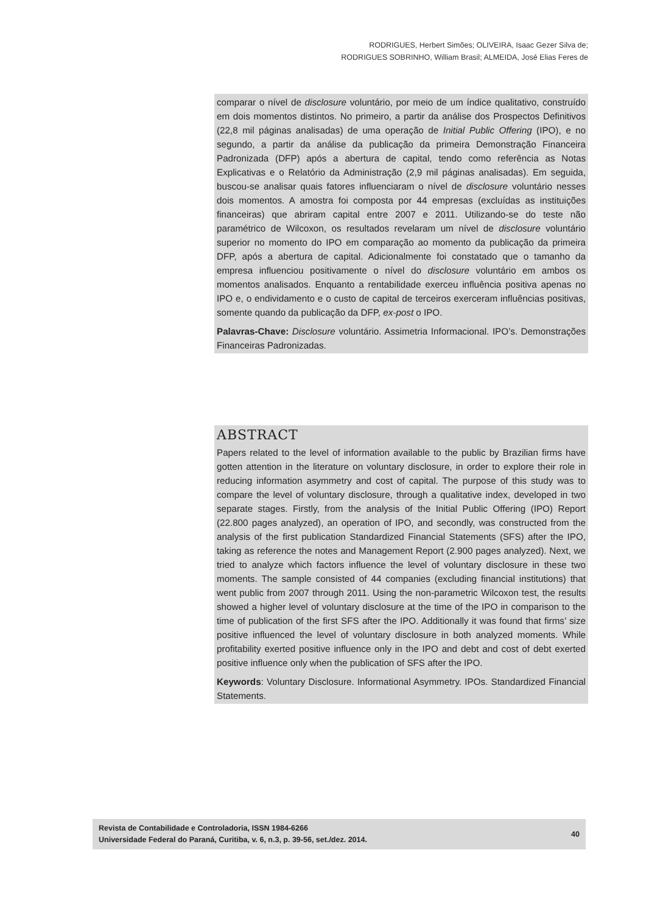RODRIGUES, Herbert Simões; OLIVEIRA, Isaac Gezer Silva de;
RODRIGUES SOBRINHO, William Brasil; ALMEIDA, José Elias Feres de
comparar o nível de disclosure voluntário, por meio de um índice qualitativo, construído em dois momentos distintos. No primeiro, a partir da análise dos Prospectos Definitivos (22,8 mil páginas analisadas) de uma operação de Initial Public Offering (IPO), e no segundo, a partir da análise da publicação da primeira Demonstração Financeira Padronizada (DFP) após a abertura de capital, tendo como referência as Notas Explicativas e o Relatório da Administração (2,9 mil páginas analisadas). Em seguida, buscou-se analisar quais fatores influenciaram o nível de disclosure voluntário nesses dois momentos. A amostra foi composta por 44 empresas (excluídas as instituições financeiras) que abriram capital entre 2007 e 2011. Utilizando-se do teste não paramétrico de Wilcoxon, os resultados revelaram um nível de disclosure voluntário superior no momento do IPO em comparação ao momento da publicação da primeira DFP, após a abertura de capital. Adicionalmente foi constatado que o tamanho da empresa influenciou positivamente o nível do disclosure voluntário em ambos os momentos analisados. Enquanto a rentabilidade exerceu influência positiva apenas no IPO e, o endividamento e o custo de capital de terceiros exerceram influências positivas, somente quando da publicação da DFP, ex-post o IPO.
Palavras-Chave: Disclosure voluntário. Assimetria Informacional. IPO’s. Demonstrações Financeiras Padronizadas.
ABSTRACT
Papers related to the level of information available to the public by Brazilian firms have gotten attention in the literature on voluntary disclosure, in order to explore their role in reducing information asymmetry and cost of capital. The purpose of this study was to compare the level of voluntary disclosure, through a qualitative index, developed in two separate stages. Firstly, from the analysis of the Initial Public Offering (IPO) Report (22.800 pages analyzed), an operation of IPO, and secondly, was constructed from the analysis of the first publication Standardized Financial Statements (SFS) after the IPO, taking as reference the notes and Management Report (2.900 pages analyzed). Next, we tried to analyze which factors influence the level of voluntary disclosure in these two moments. The sample consisted of 44 companies (excluding financial institutions) that went public from 2007 through 2011. Using the non-parametric Wilcoxon test, the results showed a higher level of voluntary disclosure at the time of the IPO in comparison to the time of publication of the first SFS after the IPO. Additionally it was found that firms’ size positive influenced the level of voluntary disclosure in both analyzed moments. While profitability exerted positive influence only in the IPO and debt and cost of debt exerted positive influence only when the publication of SFS after the IPO.
Keywords: Voluntary Disclosure. Informational Asymmetry. IPOs. Standardized Financial Statements.
Revista de Contabilidade e Controladoria, ISSN 1984-6266
Universidade Federal do Paraná, Curitiba, v. 6, n.3, p. 39-56, set./dez. 2014.
40